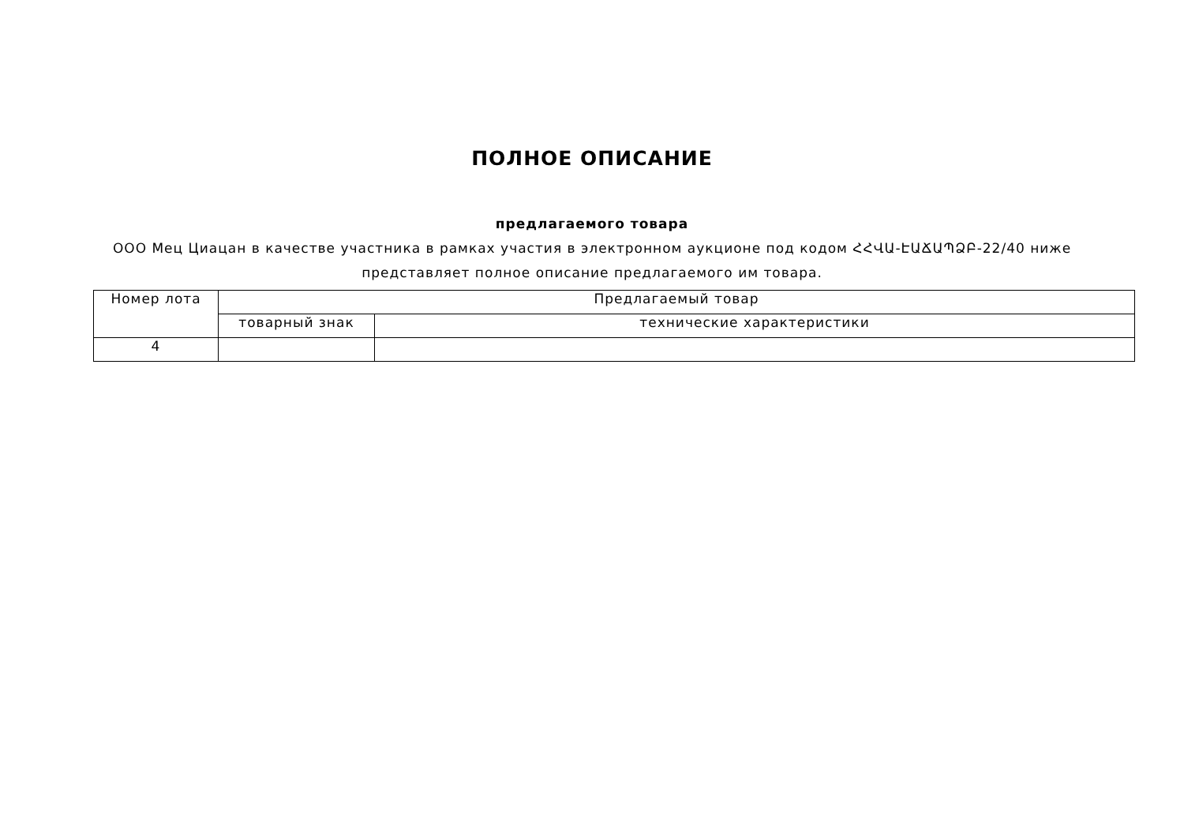ПОЛНОЕ ОПИСАНИЕ
предлагаемого товара
ООО Мец Циацан в качестве участника в рамках участия в электронном аукционе под кодом ՀՀՎԱ-ԷԱՃԱՊՁԲ-22/40 ниже представляет полное описание предлагаемого им товара.
| Номер лота | Предлагаемый товар | |
| --- | --- | --- |
| | товарный знак | технические характеристики |
| 4 | | |